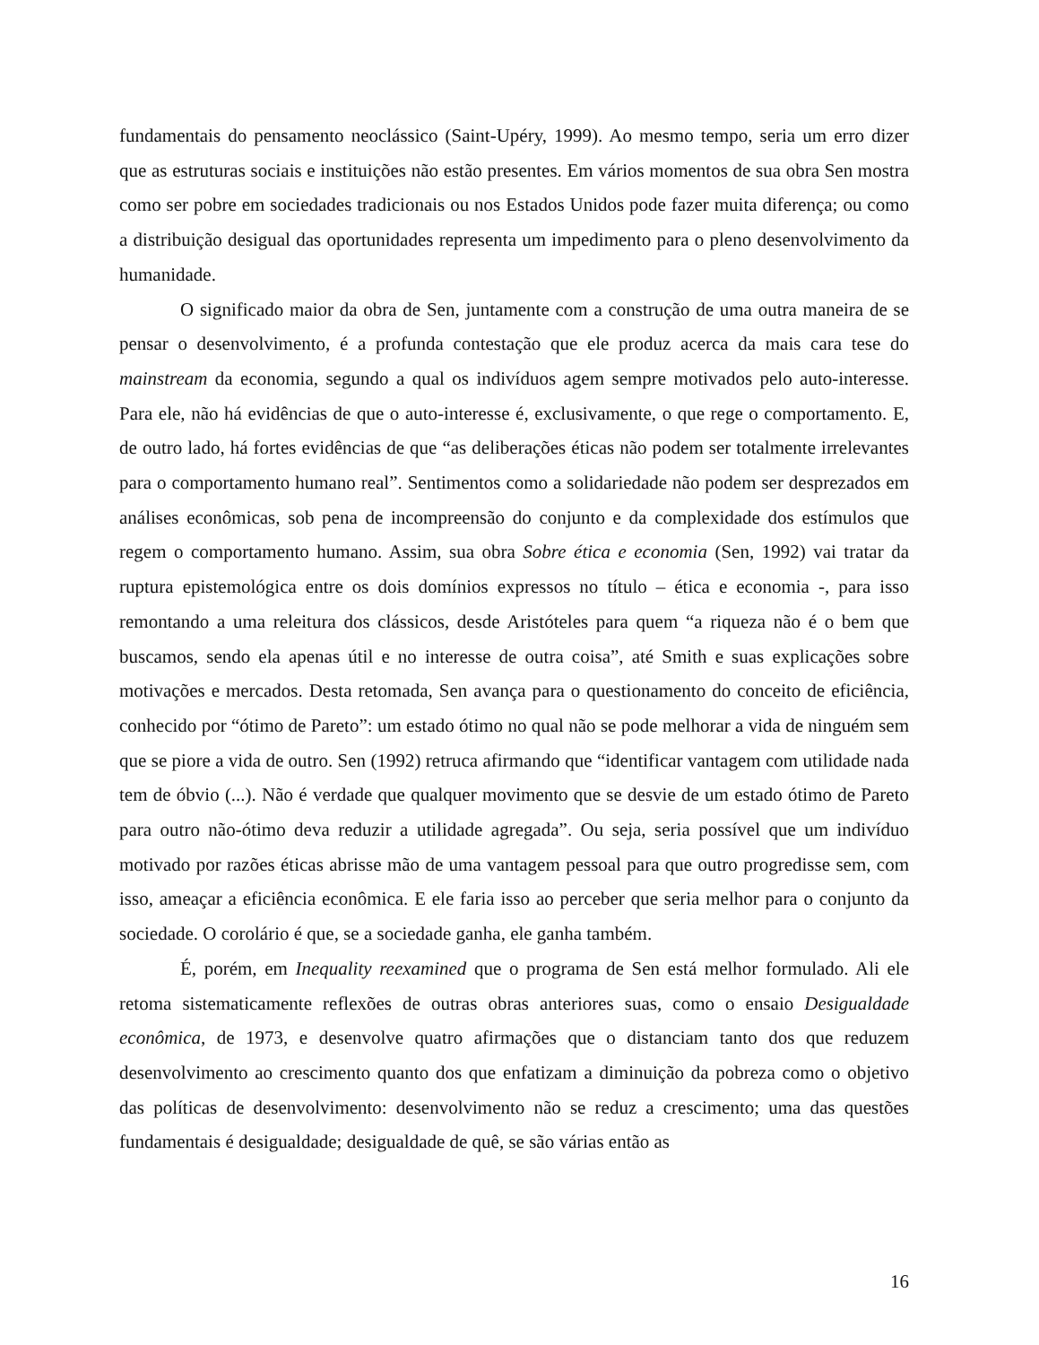fundamentais do pensamento neoclássico (Saint-Upéry, 1999). Ao mesmo tempo, seria um erro dizer que as estruturas sociais e instituições não estão presentes. Em vários momentos de sua obra Sen mostra como ser pobre em sociedades tradicionais ou nos Estados Unidos pode fazer muita diferença; ou como a distribuição desigual das oportunidades representa um impedimento para o pleno desenvolvimento da humanidade.
O significado maior da obra de Sen, juntamente com a construção de uma outra maneira de se pensar o desenvolvimento, é a profunda contestação que ele produz acerca da mais cara tese do mainstream da economia, segundo a qual os indivíduos agem sempre motivados pelo auto-interesse. Para ele, não há evidências de que o auto-interesse é, exclusivamente, o que rege o comportamento. E, de outro lado, há fortes evidências de que “as deliberações éticas não podem ser totalmente irrelevantes para o comportamento humano real”. Sentimentos como a solidariedade não podem ser desprezados em análises econômicas, sob pena de incompreensão do conjunto e da complexidade dos estímulos que regem o comportamento humano. Assim, sua obra Sobre ética e economia (Sen, 1992) vai tratar da ruptura epistemológica entre os dois domínios expressos no título – ética e economia -, para isso remontando a uma releitura dos clássicos, desde Aristóteles para quem “a riqueza não é o bem que buscamos, sendo ela apenas útil e no interesse de outra coisa”, até Smith e suas explicações sobre motivações e mercados. Desta retomada, Sen avança para o questionamento do conceito de eficiência, conhecido por “ótimo de Pareto”: um estado ótimo no qual não se pode melhorar a vida de ninguém sem que se piore a vida de outro. Sen (1992) retruca afirmando que “identificar vantagem com utilidade nada tem de óbvio (...). Não é verdade que qualquer movimento que se desvie de um estado ótimo de Pareto para outro não-ótimo deva reduzir a utilidade agregada”. Ou seja, seria possível que um indivíduo motivado por razões éticas abrisse mão de uma vantagem pessoal para que outro progredisse sem, com isso, ameaçar a eficiência econômica. E ele faria isso ao perceber que seria melhor para o conjunto da sociedade. O corolário é que, se a sociedade ganha, ele ganha também.
É, porém, em Inequality reexamined que o programa de Sen está melhor formulado. Ali ele retoma sistematicamente reflexões de outras obras anteriores suas, como o ensaio Desigualdade econômica, de 1973, e desenvolve quatro afirmações que o distanciam tanto dos que reduzem desenvolvimento ao crescimento quanto dos que enfatizam a diminuição da pobreza como o objetivo das políticas de desenvolvimento: desenvolvimento não se reduz a crescimento; uma das questões fundamentais é desigualdade; desigualdade de quê, se são várias então as
16